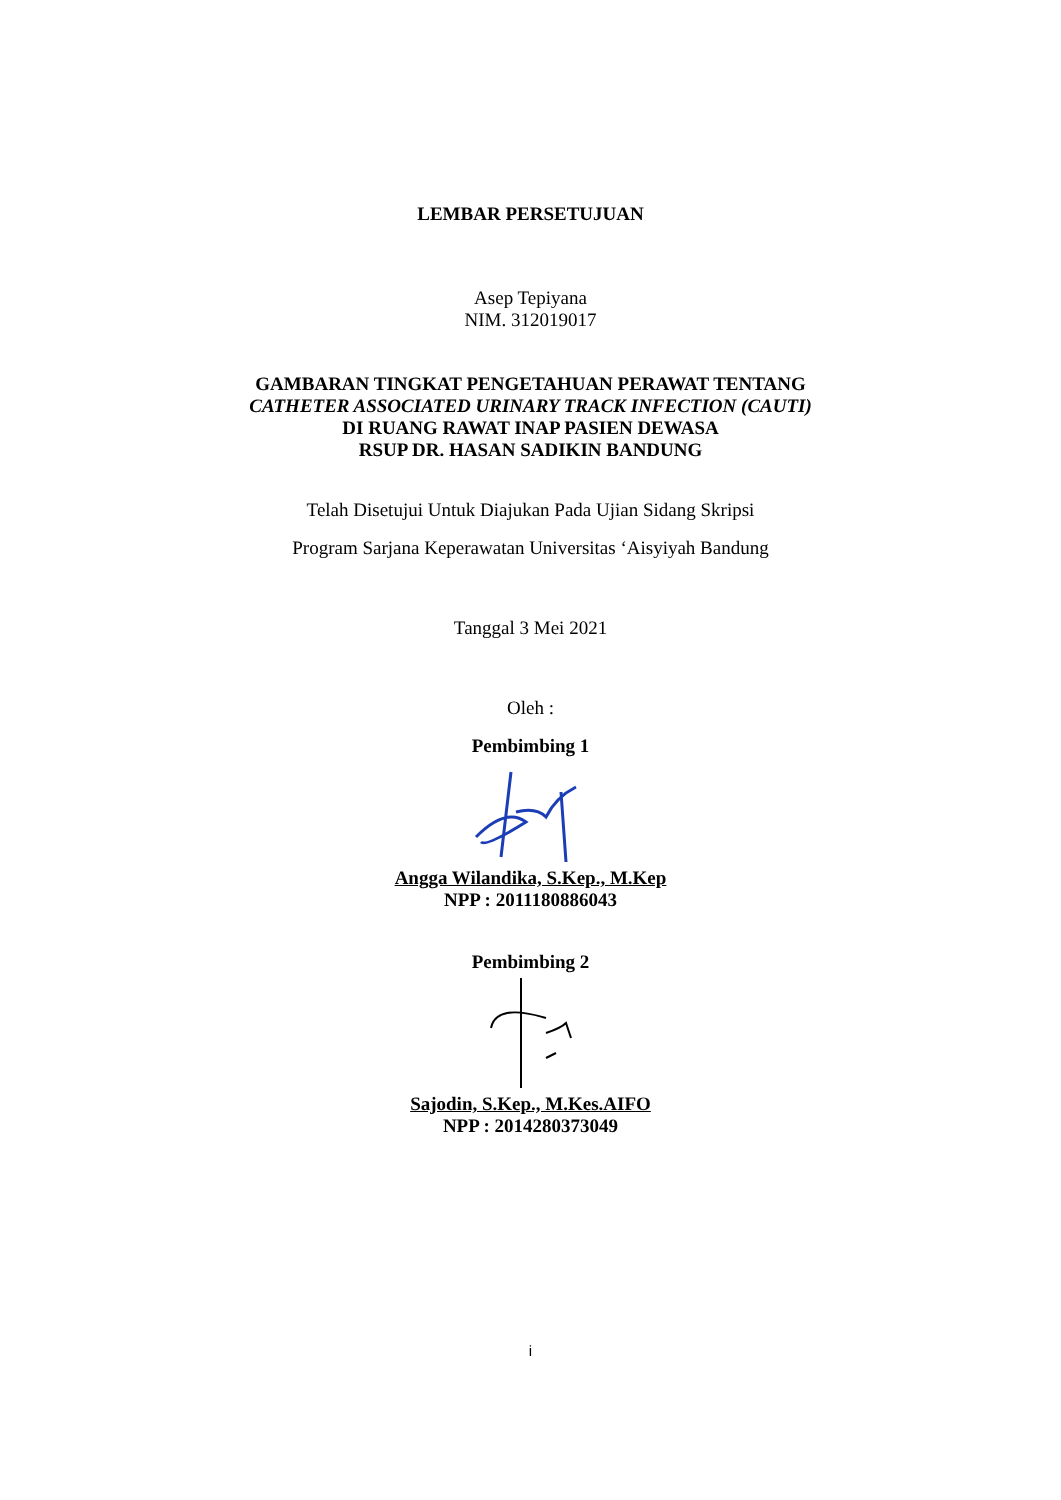LEMBAR PERSETUJUAN
Asep Tepiyana
NIM. 312019017
GAMBARAN TINGKAT PENGETAHUAN PERAWAT TENTANG
CATHETER ASSOCIATED URINARY TRACK INFECTION (CAUTI)
DI RUANG RAWAT INAP PASIEN DEWASA
RSUP DR. HASAN SADIKIN BANDUNG
Telah Disetujui Untuk Diajukan Pada Ujian Sidang Skripsi
Program Sarjana Keperawatan Universitas ‘Aisyiyah Bandung
Tanggal 3 Mei 2021
Oleh :
Pembimbing 1
Angga Wilandika, S.Kep., M.Kep
NPP : 2011180886043
Pembimbing 2
Sajodin, S.Kep., M.Kes.AIFO
NPP : 2014280373049
i